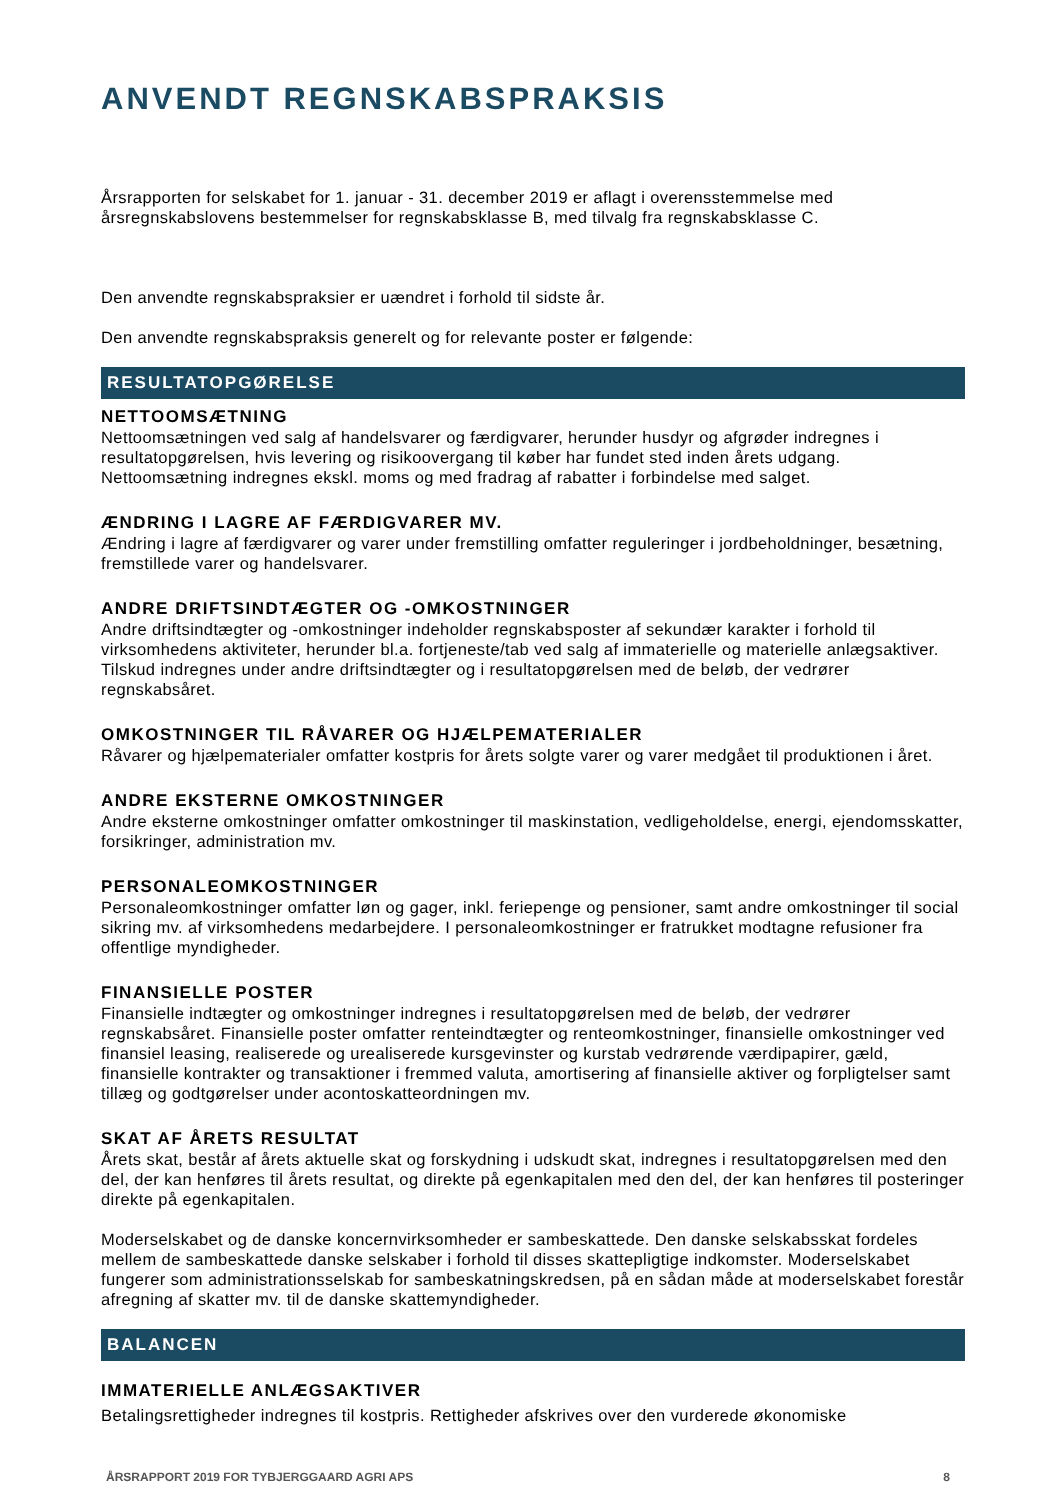ANVENDT REGNSKABSPRAKSIS
Årsrapporten for selskabet for 1. januar - 31. december 2019 er aflagt i overensstemmelse med årsregnskabslovens bestemmelser for regnskabsklasse B, med tilvalg fra regnskabsklasse C.
Den anvendte regnskabspraksier er uændret i forhold til sidste år.
Den anvendte regnskabspraksis generelt og for relevante poster er følgende:
RESULTATOPGØRELSE
NETTOOMSÆTNING
Nettoomsætningen ved salg af handelsvarer og færdigvarer, herunder husdyr og afgrøder indregnes i resultatopgørelsen, hvis levering og risikoovergang til køber har fundet sted inden årets udgang. Nettoomsætning indregnes ekskl. moms og med fradrag af rabatter i forbindelse med salget.
ÆNDRING I LAGRE AF FÆRDIGVARER MV.
Ændring i lagre af færdigvarer og varer under fremstilling omfatter reguleringer i jordbeholdninger, besætning, fremstillede varer og handelsvarer.
ANDRE DRIFTSINDTÆGTER OG -OMKOSTNINGER
Andre driftsindtægter og -omkostninger indeholder regnskabsposter af sekundær karakter i forhold til virksomhedens aktiviteter, herunder bl.a. fortjeneste/tab ved salg af immaterielle og materielle anlægsaktiver. Tilskud indregnes under andre driftsindtægter og i resultatopgørelsen med de beløb, der vedrører regnskabsåret.
OMKOSTNINGER TIL RÅVARER OG HJÆLPEMATERIALER
Råvarer og hjælpematerialer omfatter kostpris for årets solgte varer og varer medgået til produktionen i året.
ANDRE EKSTERNE OMKOSTNINGER
Andre eksterne omkostninger omfatter omkostninger til maskinstation, vedligeholdelse, energi, ejendomsskatter, forsikringer, administration mv.
PERSONALEOMKOSTNINGER
Personaleomkostninger omfatter løn og gager, inkl. feriepenge og pensioner, samt andre omkostninger til social sikring mv. af virksomhedens medarbejdere. I personaleomkostninger er fratrukket modtagne refusioner fra offentlige myndigheder.
FINANSIELLE POSTER
Finansielle indtægter og omkostninger indregnes i resultatopgørelsen med de beløb, der vedrører regnskabsåret. Finansielle poster omfatter renteindtægter og renteomkostninger, finansielle omkostninger ved finansiel leasing, realiserede og urealiserede kursgevinster og kurstab vedrørende værdipapirer, gæld, finansielle kontrakter og transaktioner i fremmed valuta, amortisering af finansielle aktiver og forpligtelser samt tillæg og godtgørelser under acontoskatteordningen mv.
SKAT AF ÅRETS RESULTAT
Årets skat, består af årets aktuelle skat og forskydning i udskudt skat, indregnes i resultatopgørelsen med den del, der kan henføres til årets resultat, og direkte på egenkapitalen med den del, der kan henføres til posteringer direkte på egenkapitalen.
Moderselskabet og de danske koncernvirksomheder er sambeskattede. Den danske selskabsskat fordeles mellem de sambeskattede danske selskaber i forhold til disses skattepligtige indkomster. Moderselskabet fungerer som administrationsselskab for sambeskatningskredsen, på en sådan måde at moderselskabet forestår afregning af skatter mv. til de danske skattemyndigheder.
BALANCEN
IMMATERIELLE ANLÆGSAKTIVER
Betalingsrettigheder indregnes til kostpris. Rettigheder afskrives over den vurderede økonomiske
ÅRSRAPPORT 2019 FOR TYBJERGGAARD AGRI APS 8